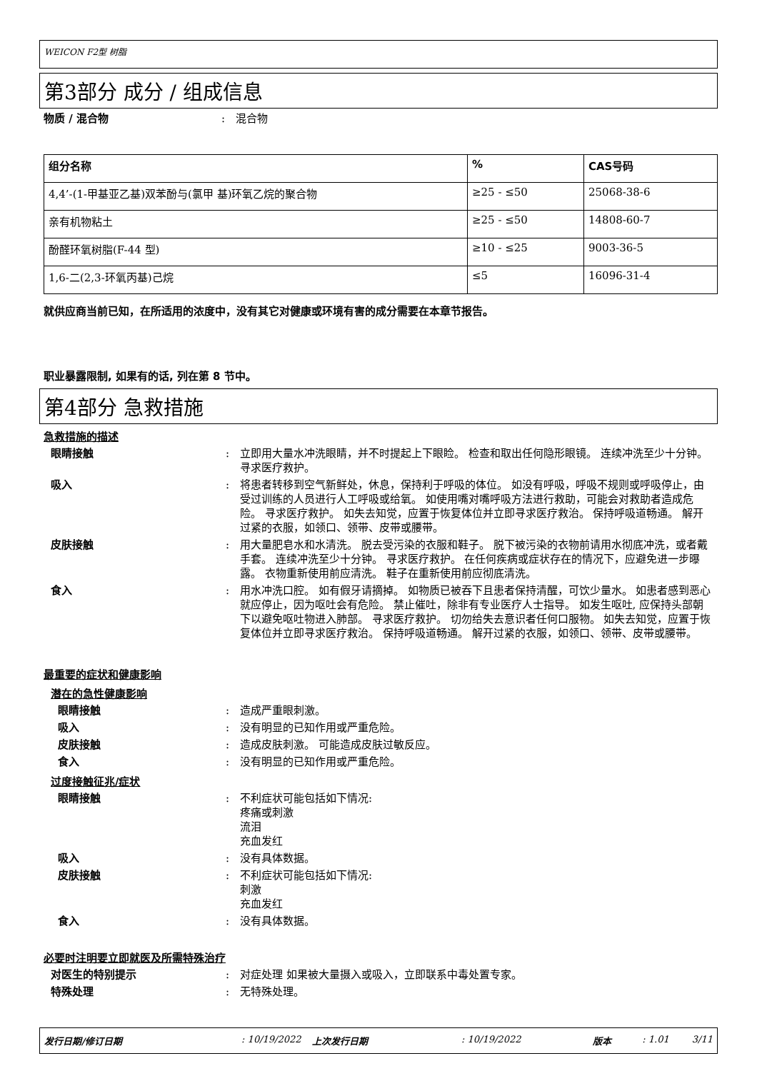WEICON F2型 树脂
第3部分 成分 / 组成信息
物质 / 混合物: 混合物
| 组分名称 | % | CAS号码 |
| --- | --- | --- |
| 4,4’-(1-甲基亚乙基)双苯酚与(氯甲 基)环氧乙烷的聚合物 | ≥25 - ≤50 | 25068-38-6 |
| 亲有机物粘土 | ≥25 - ≤50 | 14808-60-7 |
| 酚醛环氧树脂(F-44 型) | ≥10 - ≤25 | 9003-36-5 |
| 1,6-二(2,3-环氧丙基)己烷 | ≤5 | 16096-31-4 |
就供应商当前已知，在所适用的浓度中，没有其它对健康或环境有害的成分需要在本章节报告。
职业暴露限制, 如果有的话, 列在第 8 节中。
第4部分 急救措施
急救措施的描述
眼睛接触: 立即用大量水冲洗眼睛，并不时提起上下眼睑。 检查和取出任何隐形眼镜。 连续冲洗至少十分钟。 寻求医疗救护。
吸入: 将患者转移到空气新鲜处，休息，保持利于呼吸的体位。 如没有呼吸，呼吸不规则或呼吸停止，由受过训练的人员进行人工呼吸或给氧。 如使用嘴对嘴呼吸方法进行救助，可能会对救助者造成危险。 寻求医疗救护。 如失去知觉，应置于恢复体位并立即寻求医疗救治。 保持呼吸道畅通。 解开过紧的衣服，如领口、领带、皮带或腰带。
皮肤接触: 用大量肥皂水和水清洗。 脱去受污染的衣服和鞋子。 脱下被污染的衣物前请用水彻底冲洗，或者戴手套。 连续冲洗至少十分钟。 寻求医疗救护。 在任何疾病或症状存在的情况下，应避免进一步曝露。 衣物重新使用前应清洗。 鞋子在重新使用前应彻底清洗。
食入: 用水冲洗口腔。 如有假牙请摘掉。 如物质已被吞下且患者保持清醒，可饮少量水。 如患者感到恶心就应停止，因为呕吐会有危险。 禁止催吐，除非有专业医疗人士指导。 如发生呕吐, 应保持头部朝下以避免呕吐物进入肺部。 寻求医疗救护。 切勿给失去意识者任何口服物。 如失去知觉，应置于恢复体位并立即寻求医疗救治。 保持呼吸道畅通。 解开过紧的衣服，如领口、领带、皮带或腰带。
最重要的症状和健康影响
潜在的急性健康影响
眼睛接触: 造成严重眼刺激。
吸入: 没有明显的已知作用或严重危险。
皮肤接触: 造成皮肤刺激。 可能造成皮肤过敏反应。
食入: 没有明显的已知作用或严重危险。
过度接触征兆/症状
眼睛接触: 不利症状可能包括如下情况:
疼痛或刺激
流泪
充血发红
吸入: 没有具体数据。
皮肤接触: 不利症状可能包括如下情况:
刺激
充血发红
食入: 没有具体数据。
必要时注明要立即就医及所需特殊治疗
对医生的特别提示: 对症处理 如果被大量摄入或吸入，立即联系中毒处置专家。
特殊处理: 无特殊处理。
发行日期/修订日期: 10/19/2022 上次发行日期: 10/19/2022 版本: 1.01 3/11